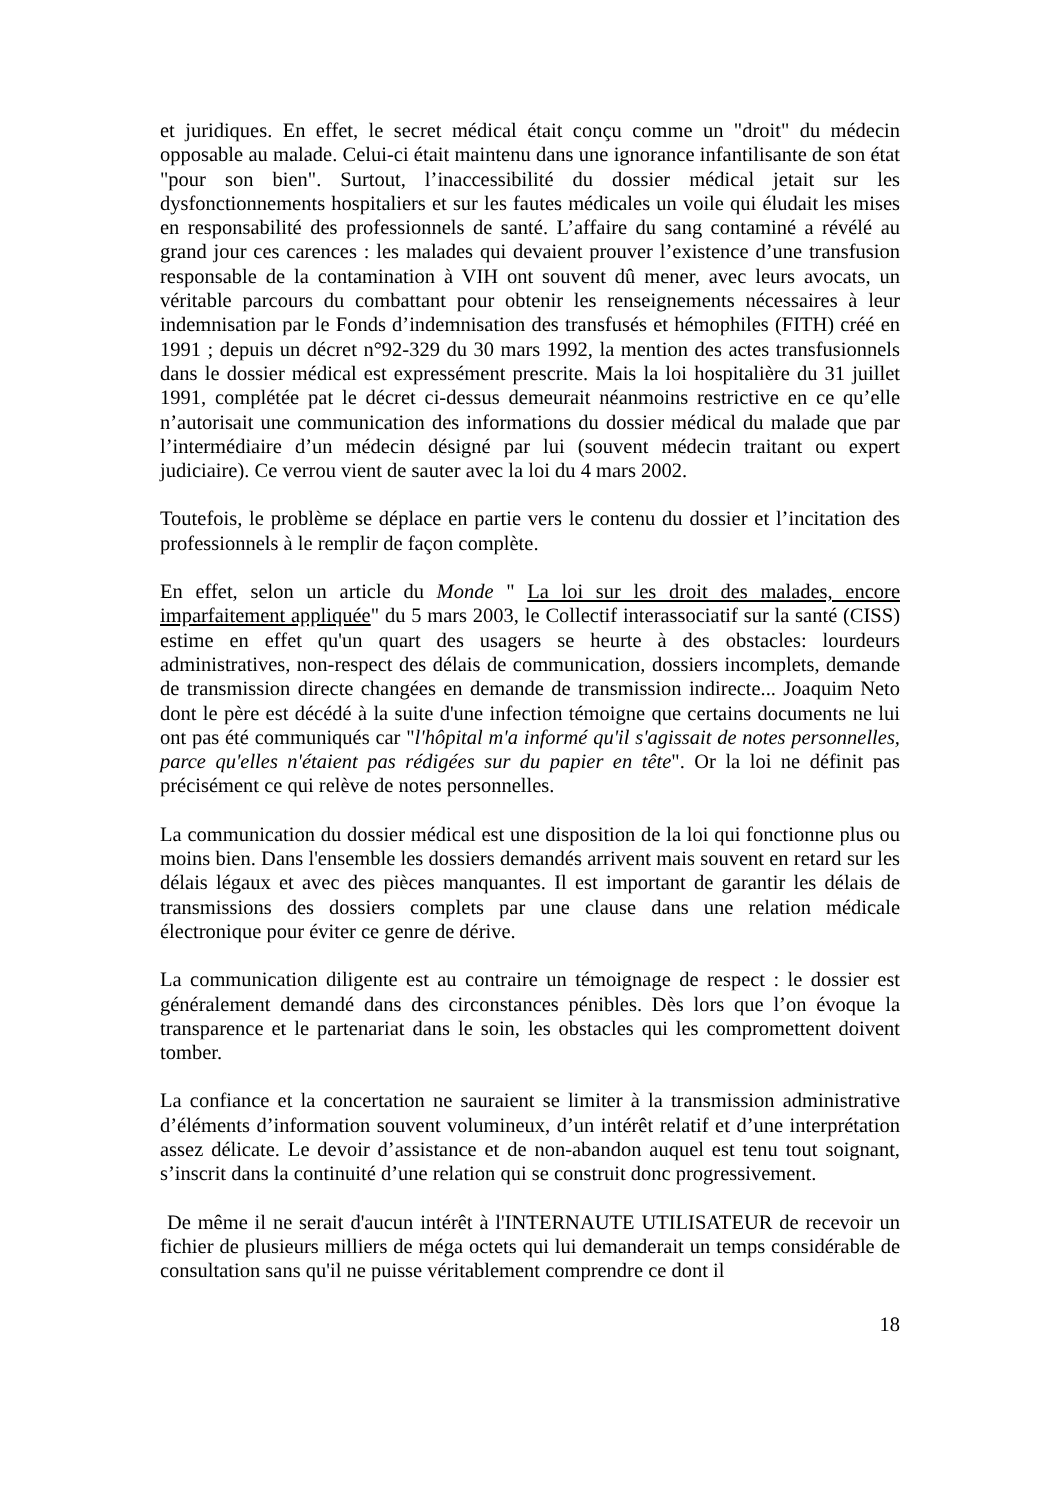et juridiques. En effet, le secret médical était conçu comme un "droit" du médecin opposable au malade. Celui-ci était maintenu dans une ignorance infantilisante de son état "pour son bien". Surtout, l’inaccessibilité du dossier médical jetait sur les dysfonctionnements hospitaliers et sur les fautes médicales un voile qui éludait les mises en responsabilité des professionnels de santé. L’affaire du sang contaminé a révélé au grand jour ces carences : les malades qui devaient prouver l’existence d’une transfusion responsable de la contamination à VIH ont souvent dû mener, avec leurs avocats, un véritable parcours du combattant pour obtenir les renseignements nécessaires à leur indemnisation par le Fonds d’indemnisation des transfusés et hémophiles (FITH) créé en 1991 ; depuis un décret n°92-329 du 30 mars 1992, la mention des actes transfusionnels dans le dossier médical est expressément prescrite. Mais la loi hospitalière du 31 juillet 1991, complétée pat le décret ci-dessus demeurait néanmoins restrictive en ce qu’elle n’autorisait une communication des informations du dossier médical du malade que par l’intermédiaire d’un médecin désigné par lui (souvent médecin traitant ou expert judiciaire). Ce verrou vient de sauter avec la loi du 4 mars 2002.
Toutefois, le problème se déplace en partie vers le contenu du dossier et l’incitation des professionnels à le remplir de façon complète.
En effet, selon un article du Monde " La loi sur les droit des malades, encore imparfaitement appliquée" du 5 mars 2003, le Collectif interassociatif sur la santé (CISS) estime en effet qu'un quart des usagers se heurte à des obstacles: lourdeurs administratives, non-respect des délais de communication, dossiers incomplets, demande de transmission directe changées en demande de transmission indirecte... Joaquim Neto dont le père est décédé à la suite d'une infection témoigne que certains documents ne lui ont pas été communiqués car "l'hôpital m'a informé qu'il s'agissait de notes personnelles, parce qu'elles n'étaient pas rédigées sur du papier en tête". Or la loi ne définit pas précisément ce qui relève de notes personnelles.
La communication du dossier médical est une disposition de la loi qui fonctionne plus ou moins bien. Dans l'ensemble les dossiers demandés arrivent mais souvent en retard sur les délais légaux et avec des pièces manquantes. Il est important de garantir les délais de transmissions des dossiers complets par une clause dans une relation médicale électronique pour éviter ce genre de dérive.
La communication diligente est au contraire un témoignage de respect : le dossier est généralement demandé dans des circonstances pénibles. Dès lors que l’on évoque la transparence et le partenariat dans le soin, les obstacles qui les compromettent doivent tomber.
La confiance et la concertation ne sauraient se limiter à la transmission administrative d’éléments d’information souvent volumineux, d’un intérêt relatif et d’une interprétation assez délicate. Le devoir d’assistance et de non-abandon auquel est tenu tout soignant, s’inscrit dans la continuité d’une relation qui se construit donc progressivement.
De même il ne serait d'aucun intérêt à l'INTERNAUTE UTILISATEUR de recevoir un fichier de plusieurs milliers de méga octets qui lui demanderait un temps considérable de consultation sans qu'il ne puisse véritablement comprendre ce dont il
18